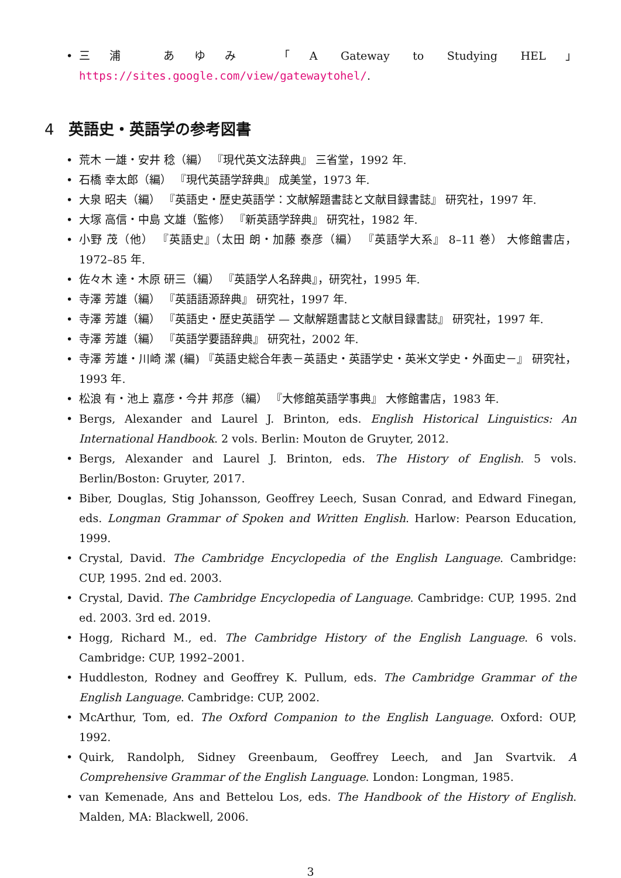• 三浦 あゆみ 「A Gateway to Studying HEL」 https://sites.google.com/view/gatewaytohel/.
4 英語史・英語学の参考図書
• 荒木 一雄・安井 稔（編） 『現代英文法辞典』 三省堂，1992 年.
• 石橋 幸太郎（編） 『現代英語学辞典』 成美堂，1973 年.
• 大泉 昭夫（編） 『英語史・歴史英語学：文献解題書誌と文献目録書誌』 研究社，1997 年.
• 大塚 高信・中島 文雄（監修） 『新英語学辞典』 研究社，1982 年.
• 小野 茂（他） 『英語史』（太田 朗・加藤 泰彦（編） 『英語学大系』 8–11 巻） 大修館書店，1972–85 年.
• 佐々木 達・木原 研三（編） 『英語学人名辞典』，研究社，1995 年.
• 寺澤 芳雄（編） 『英語語源辞典』 研究社，1997 年.
• 寺澤 芳雄（編） 『英語史・歴史英語学 — 文献解題書誌と文献目録書誌』 研究社，1997 年.
• 寺澤 芳雄（編） 『英語学要語辞典』 研究社，2002 年.
• 寺澤 芳雄・川崎 潔 (編) 『英語史総合年表－英語史・英語学史・英米文学史・外面史－』 研究社，1993 年.
• 松浪 有・池上 嘉彦・今井 邦彦（編） 『大修館英語学事典』 大修館書店，1983 年.
• Bergs, Alexander and Laurel J. Brinton, eds. English Historical Linguistics: An International Handbook. 2 vols. Berlin: Mouton de Gruyter, 2012.
• Bergs, Alexander and Laurel J. Brinton, eds. The History of English. 5 vols. Berlin/Boston: Gruyter, 2017.
• Biber, Douglas, Stig Johansson, Geoffrey Leech, Susan Conrad, and Edward Finegan, eds. Longman Grammar of Spoken and Written English. Harlow: Pearson Education, 1999.
• Crystal, David. The Cambridge Encyclopedia of the English Language. Cambridge: CUP, 1995. 2nd ed. 2003.
• Crystal, David. The Cambridge Encyclopedia of Language. Cambridge: CUP, 1995. 2nd ed. 2003. 3rd ed. 2019.
• Hogg, Richard M., ed. The Cambridge History of the English Language. 6 vols. Cambridge: CUP, 1992–2001.
• Huddleston, Rodney and Geoffrey K. Pullum, eds. The Cambridge Grammar of the English Language. Cambridge: CUP, 2002.
• McArthur, Tom, ed. The Oxford Companion to the English Language. Oxford: OUP, 1992.
• Quirk, Randolph, Sidney Greenbaum, Geoffrey Leech, and Jan Svartvik. A Comprehensive Grammar of the English Language. London: Longman, 1985.
• van Kemenade, Ans and Bettelou Los, eds. The Handbook of the History of English. Malden, MA: Blackwell, 2006.
3